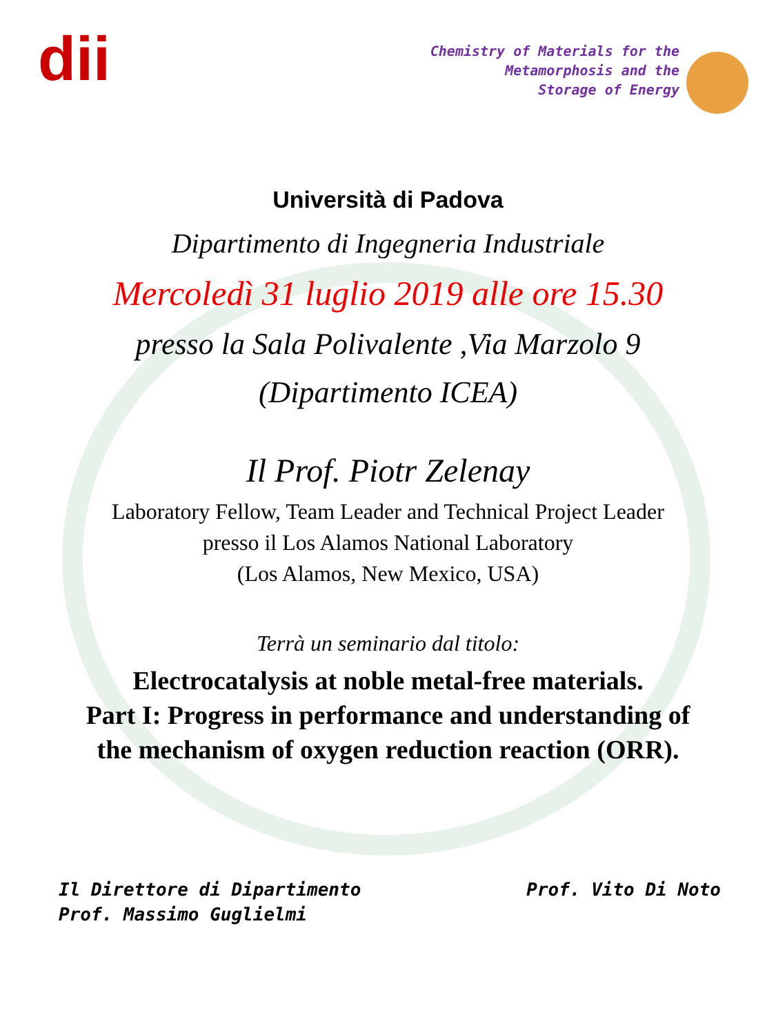dii
Chemistry of Materials for the
Metamorphosis and the
Storage of Energy
Università di Padova
Dipartimento di Ingegneria Industriale
Mercoledì 31 luglio 2019 alle ore 15.30
presso la Sala Polivalente ,Via Marzolo 9
(Dipartimento ICEA)
Il Prof. Piotr Zelenay
Laboratory Fellow, Team Leader and Technical Project Leader
presso il Los Alamos National Laboratory
(Los Alamos, New Mexico, USA)
Terrà un seminario dal titolo:
Electrocatalysis at noble metal-free materials.
Part I: Progress in performance and understanding of
the mechanism of oxygen reduction reaction (ORR).
Il Direttore di Dipartimento
Prof. Massimo Guglielmi
Prof. Vito Di Noto